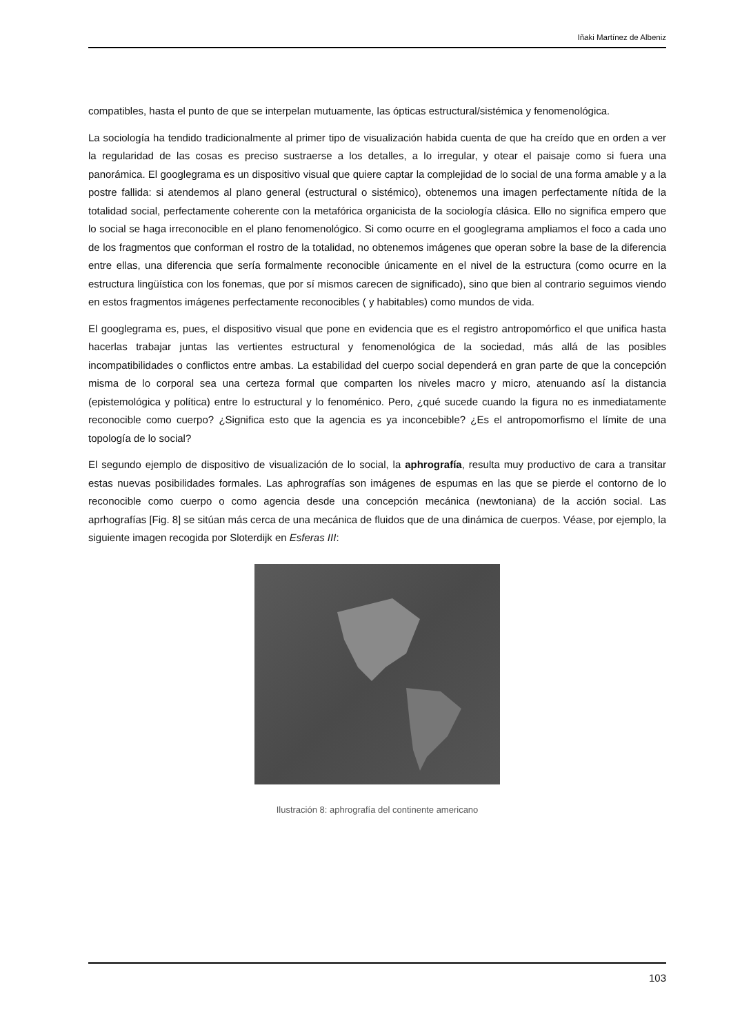Iñaki Martínez de Albeniz
compatibles, hasta el punto de que se interpelan mutuamente, las ópticas estructural/sistémica y fenomenológica.
La sociología ha tendido tradicionalmente al primer tipo de visualización habida cuenta de que ha creído que en orden a ver la regularidad de las cosas es preciso sustraerse a los detalles, a lo irregular, y otear el paisaje como si fuera una panorámica. El googlegrama es un dispositivo visual que quiere captar la complejidad de lo social de una forma amable y a la postre fallida: si atendemos al plano general (estructural o sistémico), obtenemos una imagen perfectamente nítida de la totalidad social, perfectamente coherente con la metafórica organicista de la sociología clásica. Ello no significa empero que lo social se haga irreconocible en el plano fenomenológico. Si como ocurre en el googlegrama ampliamos el foco a cada uno de los fragmentos que conforman el rostro de la totalidad, no obtenemos imágenes que operan sobre la base de la diferencia entre ellas, una diferencia que sería formalmente reconocible únicamente en el nivel de la estructura (como ocurre en la estructura lingüística con los fonemas, que por sí mismos carecen de significado), sino que bien al contrario seguimos viendo en estos fragmentos imágenes perfectamente reconocibles ( y habitables) como mundos de vida.
El googlegrama es, pues, el dispositivo visual que pone en evidencia que es el registro antropomórfico el que unifica hasta hacerlas trabajar juntas las vertientes estructural y fenomenológica de la sociedad, más allá de las posibles incompatibilidades o conflictos entre ambas. La estabilidad del cuerpo social dependerá en gran parte de que la concepción misma de lo corporal sea una certeza formal que comparten los niveles macro y micro, atenuando así la distancia (epistemológica y política) entre lo estructural y lo fenoménico. Pero, ¿qué sucede cuando la figura no es inmediatamente reconocible como cuerpo? ¿Significa esto que la agencia es ya inconcebible? ¿Es el antropomorfismo el límite de una topología de lo social?
El segundo ejemplo de dispositivo de visualización de lo social, la aphrografía, resulta muy productivo de cara a transitar estas nuevas posibilidades formales. Las aphrografías son imágenes de espumas en las que se pierde el contorno de lo reconocible como cuerpo o como agencia desde una concepción mecánica (newtoniana) de la acción social. Las aprhografías [Fig. 8] se sitúan más cerca de una mecánica de fluidos que de una dinámica de cuerpos. Véase, por ejemplo, la siguiente imagen recogida por Sloterdijk en Esferas III:
Ilustración 8: aphrografía del continente americano
103